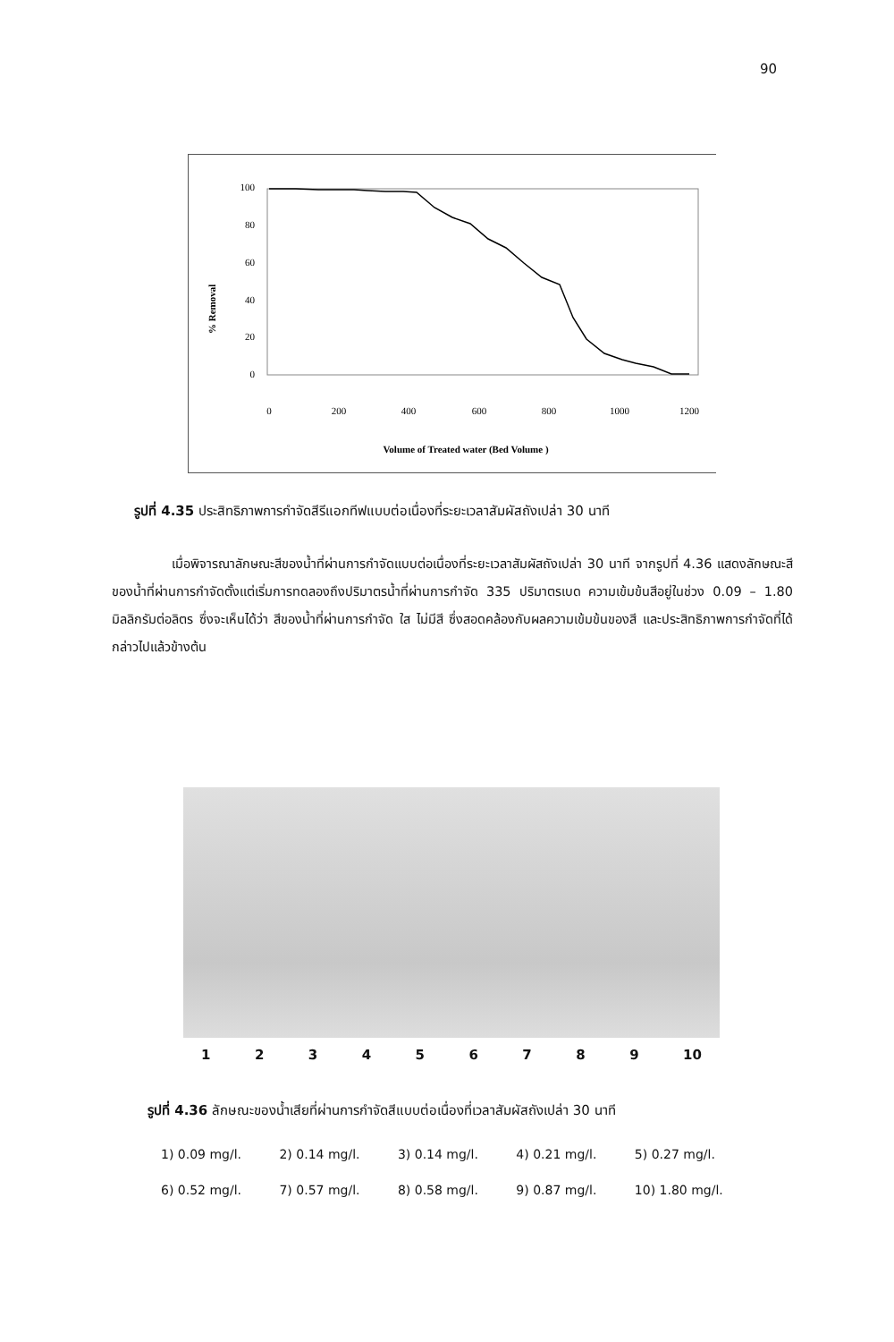90
% Removal
100
80
60
40
20
0
0
200
400
600
800
1000
1200
Volume of Treated water (Bed Volume )
รูปที่ 4.35 ประสิทธิภาพการกำจัดสีรีแอกทีฟแบบต่อเนื่องที่ระยะเวลาสัมผัสถังเปล่า 30 นาที
เมื่อพิจารณาลักษณะสีของน้ำที่ผ่านการกำจัดแบบต่อเนื่องที่ระยะเวลาสัมผัสถังเปล่า 30 นาที จากรูปที่ 4.36 แสดงลักษณะสีของน้ำที่ผ่านการกำจัดตั้งแต่เริ่มการทดลองถึงปริมาตรน้ำที่ผ่านการกำจัด 335 ปริมาตรเบด ความเข้มข้นสีอยู่ในช่วง 0.09 – 1.80 มิลลิกรัมต่อลิตร ซึ่งจะเห็นได้ว่า สีของน้ำที่ผ่านการกำจัด ใส ไม่มีสี ซึ่งสอดคล้องกับผลความเข้มข้นของสี และประสิทธิภาพการกำจัดที่ได้กล่าวไปแล้วข้างต้น
1 2 3 4 5 6 7 8 9 10
รูปที่ 4.36 ลักษณะของน้ำเสียที่ผ่านการกำจัดสีแบบต่อเนื่องที่เวลาสัมผัสถังเปล่า 30 นาที
1) 0.09 mg/l. 2) 0.14 mg/l. 3) 0.14 mg/l. 4) 0.21 mg/l. 5) 0.27 mg/l.
6) 0.52 mg/l. 7) 0.57 mg/l. 8) 0.58 mg/l. 9) 0.87 mg/l. 10) 1.80 mg/l.